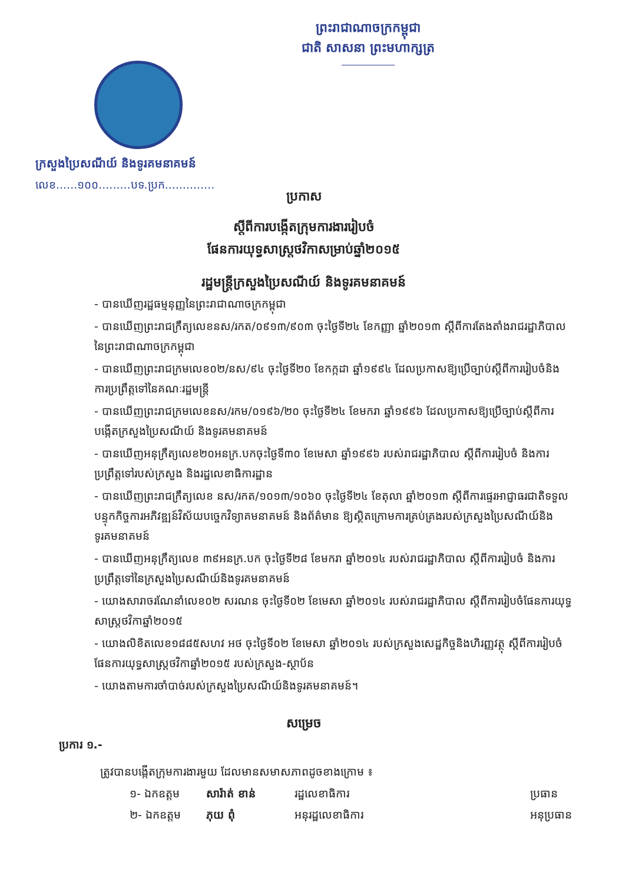ព្រះរាជាណាចក្រកម្ពុជា
ជាតិ សាសនា ព្រះមហាក្សត្រ
ក្រសួងប្រៃសណីយ៍ និងទូរគមនាគមន៍
លេខ......១០០.........បទ.ប្រក..............
ប្រកាស
ស្តីពីការបង្កើតក្រុមការងាររៀបចំ
ផែនការយុទ្ធសាស្ត្រថវិកាសម្រាប់ឆ្នាំ២០១៥
រដ្ឋមន្ត្រីក្រសួងប្រៃសណីយ៍ និងទូរគមនាគមន៍
- បានឃើញរដ្ឋធម្មនុញ្ញនៃព្រះរាជាណាចក្រកម្ពុជា
- បានឃើញព្រះរាជក្រឹត្យលេខនស/រកត/០៩១៣/៩០៣ ចុះថ្ងៃទី២៤ ខែកញ្ញា ឆ្នាំ២០១៣ ស្តីពីការតែងតាំងរាជរដ្ឋាភិបាលនៃព្រះរាជាណាចក្រកម្ពុជា
- បានឃើញព្រះរាជក្រមលេខ០២/នស/៩៤ ចុះថ្ងៃទី២០ ខែកក្កដា ឆ្នាំ១៩៩៤ ដែលប្រកាសឱ្យប្រើច្បាប់ស្តីពីការរៀបចំនិងការប្រព្រឹត្តទៅនៃគណៈរដ្ឋមន្ត្រី
- បានឃើញព្រះរាជក្រមលេខនស/រកម/០១៩៦/២០ ចុះថ្ងៃទី២៤ ខែមករា ឆ្នាំ១៩៩៦ ដែលប្រកាសឱ្យប្រើច្បាប់ស្តីពីការបង្កើតក្រសួងប្រៃសណីយ៍ និងទូរគមនាគមន៍
- បានឃើញអនុក្រឹត្យលេខ២០អនក្រ.បកចុះថ្ងៃទី៣០ ខែមេសា ឆ្នាំ១៩៩៦ របស់រាជរដ្ឋាភិបាល ស្តីពីការរៀបចំ និងការប្រព្រឹត្តទៅរបស់ក្រសួង និងរដ្ឋលេខាធិការដ្ឋាន
- បានឃើញព្រះរាជក្រឹត្យលេខ នស/រកត/១០១៣/១០៦០ ចុះថ្ងៃទី២៤ ខែតុលា ឆ្នាំ២០១៣ ស្តីពីការផ្ទេរអាជ្ញាធរជាតិទទួលបន្ទុកកិច្ចការអភិវឌ្ឍន៍វិស័យបច្ចេកវិទ្យាគមនាគមន៍ និងព័ត៌មាន ឱ្យស្ថិតក្រោមការគ្រប់គ្រងរបស់ក្រសួងប្រៃសណីយ៍និងទូរគមនាគមន៍
- បានឃើញអនុក្រឹត្យលេខ ៣៩អនក្រ.បក ចុះថ្ងៃទី២៨ ខែមករា ឆ្នាំ២០១៤ របស់រាជរដ្ឋាភិបាល ស្តីពីការរៀបចំ និងការប្រព្រឹត្តទៅនៃក្រសួងប្រៃសណីយ៍និងទូរគមនាគមន៍
- យោងសារាចរណែនាំលេខ០២ សរណន ចុះថ្ងៃទី០២ ខែមេសា ឆ្នាំ២០១៤ របស់រាជរដ្ឋាភិបាល ស្តីពីការរៀបចំផែនការយុទ្ធសាស្ត្រថវិកាឆ្នាំ២០១៥
- យោងលិខិតលេខ១៨៨៥សហវ អថ ចុះថ្ងៃទី០២ ខែមេសា ឆ្នាំ២០១៤ របស់ក្រសួងសេដ្ឋកិច្ចនិងហិរញ្ញវត្ថុ ស្តីពីការរៀបចំផែនការយុទ្ធសាស្ត្រថវិកាឆ្នាំ២០១៥ របស់ក្រសួង-ស្ថាប័ន
- យោងតាមការចាំបាច់របស់ក្រសួងប្រៃសណីយ៍និងទូរគមនាគមន៍។
សម្រេច
ប្រការ ១.-
ត្រូវបានបង្កើតក្រុមការងារមួយ ដែលមានសមាសភាពដូចខាងក្រោម ៖
១- ឯកឧត្តម សារ៉ាត់ ខាន់ រដ្ឋលេខាធិការ ប្រធាន
២- ឯកឧត្តម ភុយ ពុំ អនុរដ្ឋលេខាធិការ អនុប្រធាន